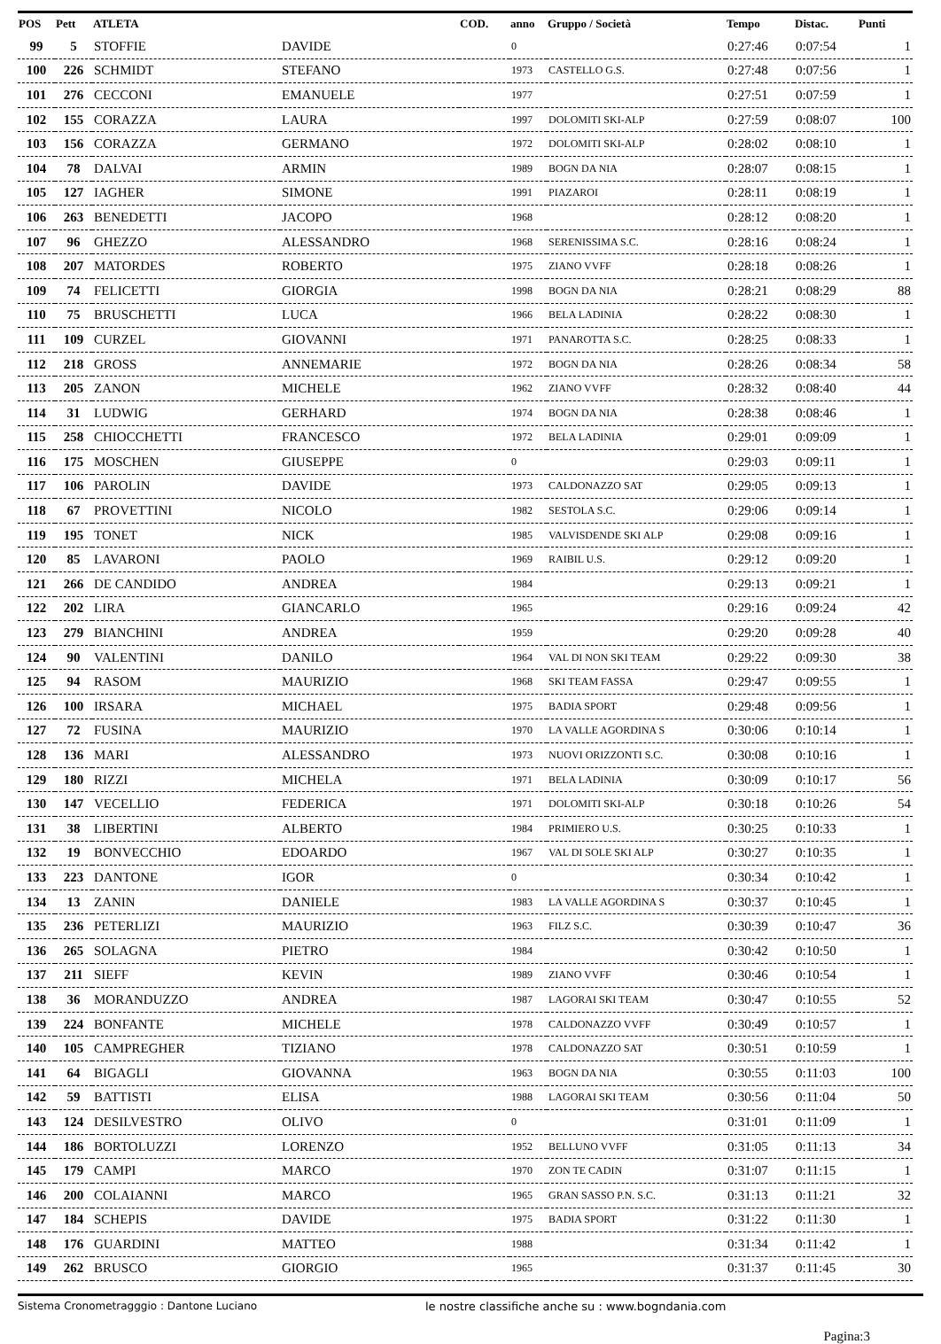| POS | Pett | ATLETA | | COD. | anno | Gruppo / Società | Tempo | Distac. | Punti |
| --- | --- | --- | --- | --- | --- | --- | --- | --- | --- |
| 99 | 5 | STOFFIE | DAVIDE | | 0 | | 0:27:46 | 0:07:54 | 1 |
| 100 | 226 | SCHMIDT | STEFANO | | 1973 | CASTELLO G.S. | 0:27:48 | 0:07:56 | 1 |
| 101 | 276 | CECCONI | EMANUELE | | 1977 | | 0:27:51 | 0:07:59 | 1 |
| 102 | 155 | CORAZZA | LAURA | | 1997 | DOLOMITI SKI-ALP | 0:27:59 | 0:08:07 | 100 |
| 103 | 156 | CORAZZA | GERMANO | | 1972 | DOLOMITI SKI-ALP | 0:28:02 | 0:08:10 | 1 |
| 104 | 78 | DALVAI | ARMIN | | 1989 | BOGN DA NIA | 0:28:07 | 0:08:15 | 1 |
| 105 | 127 | IAGHER | SIMONE | | 1991 | PIAZAROI | 0:28:11 | 0:08:19 | 1 |
| 106 | 263 | BENEDETTI | JACOPO | | 1968 | | 0:28:12 | 0:08:20 | 1 |
| 107 | 96 | GHEZZO | ALESSANDRO | | 1968 | SERENISSIMA S.C. | 0:28:16 | 0:08:24 | 1 |
| 108 | 207 | MATORDES | ROBERTO | | 1975 | ZIANO VVFF | 0:28:18 | 0:08:26 | 1 |
| 109 | 74 | FELICETTI | GIORGIA | | 1998 | BOGN DA NIA | 0:28:21 | 0:08:29 | 88 |
| 110 | 75 | BRUSCHETTI | LUCA | | 1966 | BELA LADINIA | 0:28:22 | 0:08:30 | 1 |
| 111 | 109 | CURZEL | GIOVANNI | | 1971 | PANAROTTA S.C. | 0:28:25 | 0:08:33 | 1 |
| 112 | 218 | GROSS | ANNEMARIE | | 1972 | BOGN DA NIA | 0:28:26 | 0:08:34 | 58 |
| 113 | 205 | ZANON | MICHELE | | 1962 | ZIANO VVFF | 0:28:32 | 0:08:40 | 44 |
| 114 | 31 | LUDWIG | GERHARD | | 1974 | BOGN DA NIA | 0:28:38 | 0:08:46 | 1 |
| 115 | 258 | CHIOCCHETTI | FRANCESCO | | 1972 | BELA LADINIA | 0:29:01 | 0:09:09 | 1 |
| 116 | 175 | MOSCHEN | GIUSEPPE | | 0 | | 0:29:03 | 0:09:11 | 1 |
| 117 | 106 | PAROLIN | DAVIDE | | 1973 | CALDONAZZO SAT | 0:29:05 | 0:09:13 | 1 |
| 118 | 67 | PROVETTINI | NICOLO | | 1982 | SESTOLA S.C. | 0:29:06 | 0:09:14 | 1 |
| 119 | 195 | TONET | NICK | | 1985 | VALVISDENDE SKI ALP | 0:29:08 | 0:09:16 | 1 |
| 120 | 85 | LAVARONI | PAOLO | | 1969 | RAIBIL U.S. | 0:29:12 | 0:09:20 | 1 |
| 121 | 266 | DE CANDIDO | ANDREA | | 1984 | | 0:29:13 | 0:09:21 | 1 |
| 122 | 202 | LIRA | GIANCARLO | | 1965 | | 0:29:16 | 0:09:24 | 42 |
| 123 | 279 | BIANCHINI | ANDREA | | 1959 | | 0:29:20 | 0:09:28 | 40 |
| 124 | 90 | VALENTINI | DANILO | | 1964 | VAL DI NON SKI TEAM | 0:29:22 | 0:09:30 | 38 |
| 125 | 94 | RASOM | MAURIZIO | | 1968 | SKI TEAM FASSA | 0:29:47 | 0:09:55 | 1 |
| 126 | 100 | IRSARA | MICHAEL | | 1975 | BADIA SPORT | 0:29:48 | 0:09:56 | 1 |
| 127 | 72 | FUSINA | MAURIZIO | | 1970 | LA VALLE AGORDINA S | 0:30:06 | 0:10:14 | 1 |
| 128 | 136 | MARI | ALESSANDRO | | 1973 | NUOVI ORIZZONTI S.C. | 0:30:08 | 0:10:16 | 1 |
| 129 | 180 | RIZZI | MICHELA | | 1971 | BELA LADINIA | 0:30:09 | 0:10:17 | 56 |
| 130 | 147 | VECELLIO | FEDERICA | | 1971 | DOLOMITI SKI-ALP | 0:30:18 | 0:10:26 | 54 |
| 131 | 38 | LIBERTINI | ALBERTO | | 1984 | PRIMIERO U.S. | 0:30:25 | 0:10:33 | 1 |
| 132 | 19 | BONVECCHIO | EDOARDO | | 1967 | VAL DI SOLE SKI ALP | 0:30:27 | 0:10:35 | 1 |
| 133 | 223 | DANTONE | IGOR | | 0 | | 0:30:34 | 0:10:42 | 1 |
| 134 | 13 | ZANIN | DANIELE | | 1983 | LA VALLE AGORDINA S | 0:30:37 | 0:10:45 | 1 |
| 135 | 236 | PETERLIZI | MAURIZIO | | 1963 | FILZ S.C. | 0:30:39 | 0:10:47 | 36 |
| 136 | 265 | SOLAGNA | PIETRO | | 1984 | | 0:30:42 | 0:10:50 | 1 |
| 137 | 211 | SIEFF | KEVIN | | 1989 | ZIANO VVFF | 0:30:46 | 0:10:54 | 1 |
| 138 | 36 | MORANDUZZO | ANDREA | | 1987 | LAGORAI SKI TEAM | 0:30:47 | 0:10:55 | 52 |
| 139 | 224 | BONFANTE | MICHELE | | 1978 | CALDONAZZO VVFF | 0:30:49 | 0:10:57 | 1 |
| 140 | 105 | CAMPREGHER | TIZIANO | | 1978 | CALDONAZZO SAT | 0:30:51 | 0:10:59 | 1 |
| 141 | 64 | BIGAGLI | GIOVANNA | | 1963 | BOGN DA NIA | 0:30:55 | 0:11:03 | 100 |
| 142 | 59 | BATTISTI | ELISA | | 1988 | LAGORAI SKI TEAM | 0:30:56 | 0:11:04 | 50 |
| 143 | 124 | DESILVESTRO | OLIVO | | 0 | | 0:31:01 | 0:11:09 | 1 |
| 144 | 186 | BORTOLUZZI | LORENZO | | 1952 | BELLUNO VVFF | 0:31:05 | 0:11:13 | 34 |
| 145 | 179 | CAMPI | MARCO | | 1970 | ZON TE CADIN | 0:31:07 | 0:11:15 | 1 |
| 146 | 200 | COLAIANNI | MARCO | | 1965 | GRAN SASSO P.N. S.C. | 0:31:13 | 0:11:21 | 32 |
| 147 | 184 | SCHEPIS | DAVIDE | | 1975 | BADIA SPORT | 0:31:22 | 0:11:30 | 1 |
| 148 | 176 | GUARDINI | MATTEO | | 1988 | | 0:31:34 | 0:11:42 | 1 |
| 149 | 262 | BRUSCO | GIORGIO | | 1965 | | 0:31:37 | 0:11:45 | 30 |
Sistema Cronometragggio : Dantone Luciano le nostre classifiche anche su : www.bogndania.com
Pagina:3